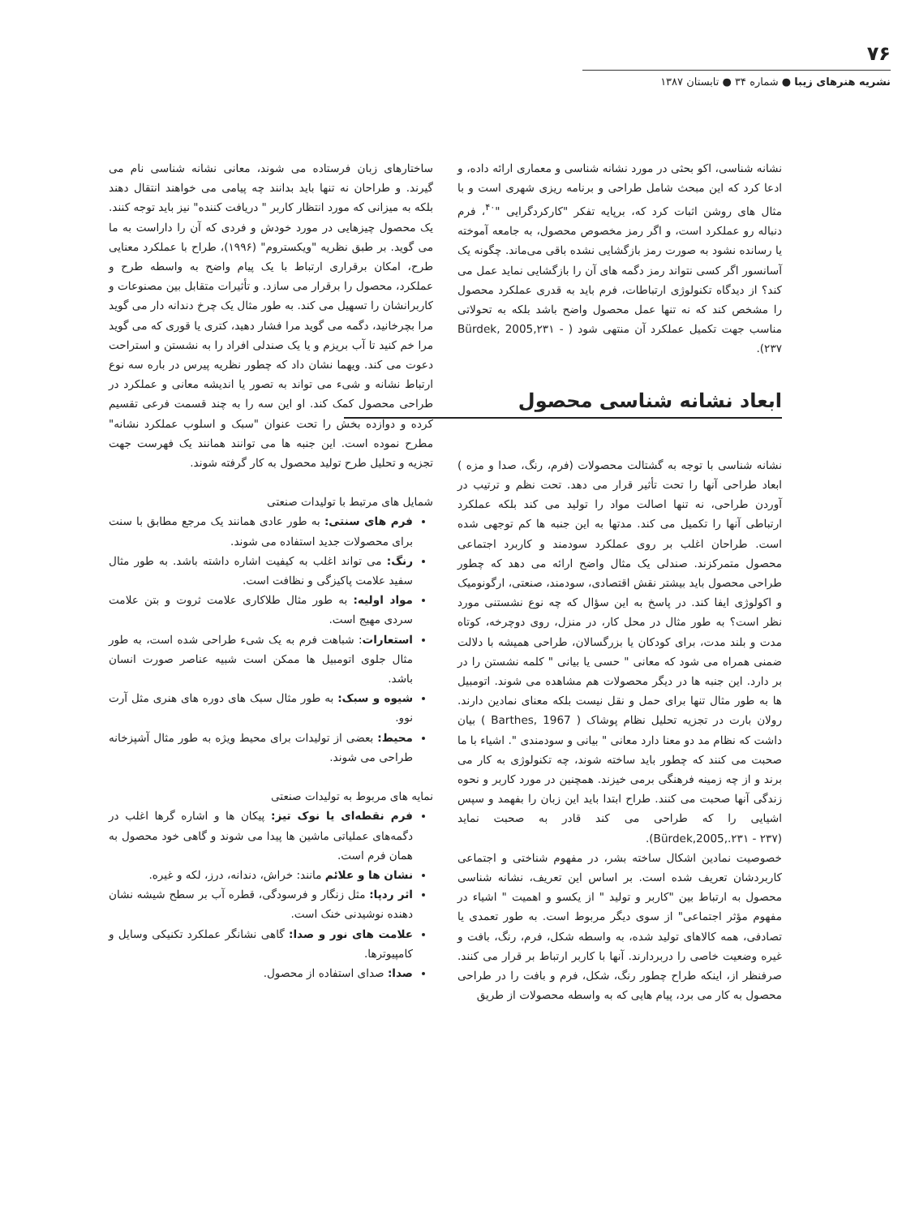۷۶
نشریه هنرهای زیبا ● شماره ۳۴ ● تابستان ۱۳۸۷
نشانه شناسی، اکو بحثی در مورد نشانه شناسی و معماری ارائه داده، و ادعا کرد که این مبحث شامل طراحی و برنامه ریزی شهری است و با مثال های روشن اثبات کرد که، برپایه تفکر "کارکردگرایی "<sup>۴۰</sup>، فرم دنباله رو عملکرد است، و اگر رمز مخصوص محصول، به جامعه آموخته یا رسانده نشود به صورت رمز بازگشایی نشده باقی می‌ماند. چگونه یک آسانسور اگر کسی نتواند رمز دگمه های آن را بازگشایی نماید عمل می کند؟ از دیدگاه تکنولوژی ارتباطات، فرم باید به قدری عملکرد محصول را مشخص کند که نه تنها عمل محصول واضح باشد بلکه به تحولاتی مناسب جهت تکمیل عملکرد آن منتهی شود ( Bürdek, 2005,۲۳۱ - ۲۳۷).
ابعاد نشانه شناسی محصول
نشانه شناسی با توجه به گشتالت محصولات (فرم، رنگ، صدا و مزه ) ابعاد طراحی آنها را تحت تأثیر قرار می دهد. تحت نظم و ترتیب در آوردن طراحی، نه تنها اصالت مواد را تولید می کند بلکه عملکرد ارتباطی آنها را تکمیل می کند. مدتها به این جنبه ها کم توجهی شده است. طراحان اغلب بر روی عملکرد سودمند و کاربرد اجتماعی محصول متمرکزند. صندلی یک مثال واضح ارائه می دهد که چطور طراحی محصول باید بیشتر نقش اقتصادی، سودمند، صنعتی، ارگونومیک و اکولوژی ایفا کند. در پاسخ به این سؤال که چه نوع نشستنی مورد نظر است؟ به طور مثال در محل کار، در منزل، روی دوچرخه، کوتاه مدت و بلند مدت، برای کودکان یا بزرگسالان، طراحی همیشه با دلالت ضمنی همراه می شود که معانی " حسی یا بیانی " کلمه نشستن را در بر دارد. این جنبه ها در دیگر محصولات هم مشاهده می شوند. اتومبیل ها به طور مثال تنها برای حمل و نقل نیست بلکه معنای نمادین دارند. رولان بارت در تجزیه تحلیل نظام پوشاک ( Barthes, 1967 ) بیان داشت که نظام مد دو معنا دارد معانی " بیانی و سودمندی ". اشیاء با ما صحبت می کنند که چطور باید ساخته شوند، چه تکنولوژی به کار می برند و از چه زمینه فرهنگی برمی خیزند. همچنین در مورد کاربر و نحوه زندگی آنها صحبت می کنند. طراح ابتدا باید این زبان را بفهمد و سپس اشیایی را که طراحی می کند قادر به صحبت نماید (Bürdek,2005,.۲۳۱ - ۲۳۷).
خصوصیت نمادین اشکال ساخته بشر، در مفهوم شناختی و اجتماعی کاربردشان تعریف شده است. بر اساس این تعریف، نشانه شناسی محصول به ارتباط بین "کاربر و تولید " از یکسو و اهمیت " اشیاء در مفهوم مؤثر اجتماعی" از سوی دیگر مربوط است. به طور تعمدی یا تصادفی، همه کالاهای تولید شده، به واسطه شکل، فرم، رنگ، بافت و غیره وضعیت خاصی را دربردارند. آنها با کاربر ارتباط بر قرار می کنند. صرفنظر از، اینکه طراح چطور رنگ، شکل، فرم و بافت را در طراحی محصول به کار می برد، پیام هایی که به واسطه محصولات از طریق
ساختارهای زبان فرستاده می شوند، معانی نشانه شناسی نام می گیرند. و طراحان نه تنها باید بدانند چه پیامی می خواهند انتقال دهند بلکه به میزانی که مورد انتظار کاربر " دریافت کننده" نیز باید توجه کنند. یک محصول چیزهایی در مورد خودش و فردی که آن را داراست به ما می گوید. بر طبق نظریه "ویکستروم" (۱۹۹۶)، طراح با عملکرد معنایی طرح، امکان برقراری ارتباط با یک پیام واضح به واسطه طرح و عملکرد، محصول را برقرار می سازد. و تأثیرات متقابل بین مصنوعات و کاربرانشان را تسهیل می کند. به طور مثال یک چرخ دندانه دار می گوید مرا بچرخانید، دگمه می گوید مرا فشار دهید، کتری یا قوری که می گوید مرا خم کنید تا آب بریزم و یا یک صندلی افراد را به نشستن و استراحت دعوت می کند. ویهما نشان داد که چطور نظریه پیرس در باره سه نوع ارتباط نشانه و شیء می تواند به تصور یا اندیشه معانی و عملکرد در طراحی محصول کمک کند. او این سه را به چند قسمت فرعی تقسیم کرده و دوازده بخش را تحت عنوان "سبک و اسلوب عملکرد نشانه" مطرح نموده است. این جنبه ها می توانند همانند یک فهرست جهت تجزیه و تحلیل طرح تولید محصول به کار گرفته شوند.
شمایل های مرتبط با تولیدات صنعتی
فرم های سنتی: به طور عادی همانند یک مرجع مطابق با سنت برای محصولات جدید استفاده می شوند.
رنگ: می تواند اغلب به کیفیت اشاره داشته باشد. به طور مثال سفید علامت پاکیزگی و نظافت است.
مواد اولیه: به طور مثال طلاکاری علامت ثروت و بتن علامت سردی مهیج است.
استعارات: شباهت فرم به یک شیء طراحی شده است، به طور مثال جلوی اتومبیل ها ممکن است شبیه عناصر صورت انسان باشد.
شیوه و سبک: به طور مثال سبک های دوره های هنری مثل آرت نوو.
محیط: بعضی از تولیدات برای محیط ویژه به طور مثال آشپزخانه طراحی می شوند.
نمایه های مربوط به تولیدات صنعتی
فرم نقطه‌ای یا نوک تیز: پیکان ها و اشاره گرها اغلب در دگمه‌های عملیاتی ماشین ها پیدا می شوند و گاهی خود محصول به همان فرم است.
نشان ها و علائم مانند: خراش، دندانه، درز، لکه و غیره.
اثر ردپا: مثل زنگار و فرسودگی، قطره آب بر سطح شیشه نشان دهنده نوشیدنی خنک است.
علامت های نور و صدا: گاهی نشانگر عملکرد تکنیکی وسایل و کامپیوترها.
صدا: صدای استفاده از محصول.